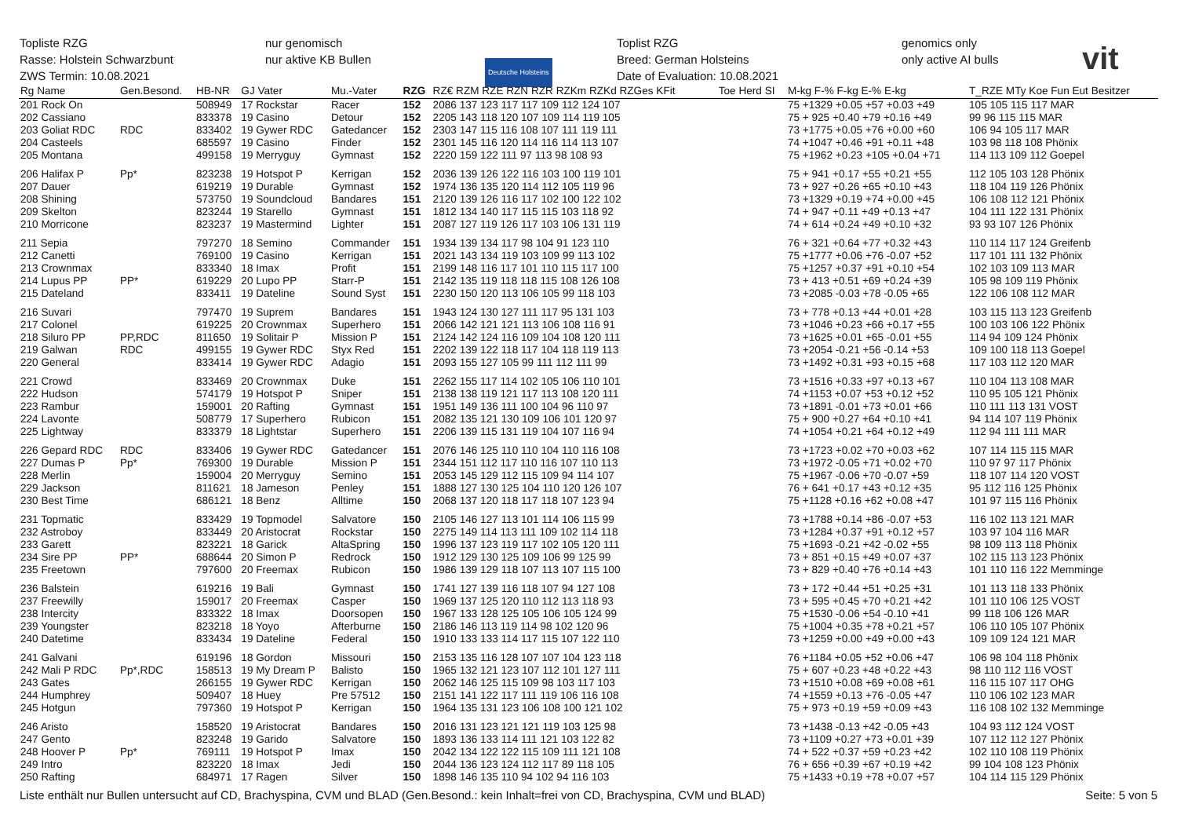Topliste RZG
Rasse: Holstein Schwarzbunt
ZWS Termin: 10.08.2021
nur genomisch
nur aktive KB Bullen
Deutsche Holsteins
Toplist RZG
Breed: German Holsteins
Date of Evaluation: 10.08.2021
genomics only
only active AI bulls
vit
| Rg Name | Gen.Besond. | HB-NR | GJ Vater | Mu.-Vater | RZG | RZ€ RZM RZE RZN RZR RZKm RZKd RZGes KFit | Toe Herd SI | M-kg F-% F-kg E-% E-kg | T_RZE MTy Koe Fun Eut Besitzer |
| --- | --- | --- | --- | --- | --- | --- | --- | --- | --- |
| 201 Rock On 202 Cassiano 203 Goliat RDC 204 Casteels 205 Montana | RDC | 508949 833378 833402 685597 499158 | 17 Rockstar 19 Casino 19 Gywer RDC 19 Casino 19 Merryguy | Racer Detour Gatedancer Finder Gymnast | 152 152 152 152 152 | 2086 137 123 117 117 109 112 124 107 2205 143 118 120 107 109 114 119 105 2303 147 115 116 108 107 111 119 111 2301 145 116 120 114 116 114 113 107 2220 159 122 111 97 113 98 108 93 | | 75 +1329 +0.05 +57 +0.03 +49 75 + 925 +0.40 +79 +0.16 +49 73 +1775 +0.05 +76 +0.00 +60 74 +1047 +0.46 +91 +0.11 +48 75 +1962 +0.23 +105 +0.04 +71 | 105 105 115 117 MAR 99 96 115 115 MAR 106 94 105 117 MAR 103 98 118 108 Phönix 114 113 109 112 Goepel |
| 206 Halifax P 207 Dauer 208 Shining 209 Skelton 210 Morricone | Pp* | 823238 619219 573750 823244 823237 | 19 Hotspot P 19 Durable 19 Soundcloud 19 Starello 19 Mastermind | Kerrigan Gymnast Bandares Gymnast Lighter | 152 152 151 151 151 | 2036 139 126 122 116 103 100 119 101 1974 136 135 120 114 112 105 119 96 2120 139 126 116 117 102 100 122 102 1812 134 140 117 115 115 103 118 92 2087 127 119 126 117 103 106 131 119 | | 75 + 941 +0.17 +55 +0.21 +55 73 + 927 +0.26 +65 +0.10 +43 73 +1329 +0.19 +74 +0.00 +45 74 + 947 +0.11 +49 +0.13 +47 74 + 614 +0.24 +49 +0.10 +32 | 112 105 103 128 Phönix 118 104 119 126 Phönix 106 108 112 121 Phönix 104 111 122 131 Phönix 93 93 107 126 Phönix |
| 211 Sepia 212 Canetti 213 Crownmax 214 Lupus PP 215 Dateland | PP* | 797270 769100 833340 619229 833411 | 18 Semino 19 Casino 18 Imax 20 Lupo PP 19 Dateline | Commander Kerrigan Profit Starr-P Sound Syst | 151 151 151 151 151 | 1934 139 134 117 98 104 91 123 110 2021 143 134 119 103 109 99 113 102 2199 148 116 117 101 110 115 117 100 2142 135 119 118 118 115 108 126 108 2230 150 120 113 106 105 99 118 103 | | 76 + 321 +0.64 +77 +0.32 +43 75 +1777 +0.06 +76 -0.07 +52 75 +1257 +0.37 +91 +0.10 +54 73 + 413 +0.51 +69 +0.24 +39 73 +2085 -0.03 +78 -0.05 +65 | 110 114 117 124 Greifenb 117 101 111 132 Phönix 102 103 109 113 MAR 105 98 109 119 Phönix 122 106 108 112 MAR |
| 216 Suvari 217 Colonel 218 Siluro PP 219 Galwan 220 General | PP,RDC RDC | 797470 619225 811650 499155 833414 | 19 Suprem 20 Crownmax 19 Solitair P 19 Gywer RDC 19 Gywer RDC | Bandares Superhero Mission P Styx Red Adagio | 151 151 151 151 151 | 1943 124 130 127 111 117 95 131 103 2066 142 121 121 113 106 108 116 91 2124 142 124 116 109 104 108 120 111 2202 139 122 118 117 104 118 119 113 2093 155 127 105 99 111 112 111 99 | | 73 + 778 +0.13 +44 +0.01 +28 73 +1046 +0.23 +66 +0.17 +55 73 +1625 +0.01 +65 -0.01 +55 73 +2054 -0.21 +56 -0.14 +53 73 +1492 +0.31 +93 +0.15 +68 | 103 115 113 123 Greifenb 100 103 106 122 Phönix 114 94 109 124 Phönix 109 100 118 113 Goepel 117 103 112 120 MAR |
| 221 Crowd 222 Hudson 223 Rambur 224 Lavonte 225 Lightway | | 833469 574179 159001 508779 833379 | 20 Crownmax 19 Hotspot P 20 Rafting 17 Superhero 18 Lightstar | Duke Sniper Gymnast Rubicon Superhero | 151 151 151 151 151 | 2262 155 117 114 102 105 106 110 101 2138 138 119 121 117 113 108 120 111 1951 149 136 111 100 104 96 110 97 2082 135 121 130 109 106 101 120 97 2206 139 115 131 119 104 107 116 94 | | 73 +1516 +0.33 +97 +0.13 +67 74 +1153 +0.07 +53 +0.12 +52 73 +1891 -0.01 +73 +0.01 +66 75 + 900 +0.27 +64 +0.10 +41 74 +1054 +0.21 +64 +0.12 +49 | 110 104 113 108 MAR 110 95 105 121 Phönix 110 111 113 131 VOST 94 114 107 119 Phönix 112 94 111 111 MAR |
| 226 Gepard RDC 227 Dumas P 228 Merlin 229 Jackson 230 Best Time | RDC Pp* | 833406 769300 159004 811621 686121 | 19 Gywer RDC 19 Durable 20 Merryguy 18 Jameson 18 Benz | Gatedancer Mission P Semino Penley Alltime | 151 151 151 151 150 | 2076 146 125 110 110 104 110 116 108 2344 151 112 117 110 116 107 110 113 2053 145 129 112 115 109 94 114 107 1888 127 130 125 104 110 120 126 107 2068 137 120 118 117 118 107 123 94 | | 73 +1723 +0.02 +70 +0.03 +62 73 +1972 -0.05 +71 +0.02 +70 75 +1967 -0.06 +70 -0.07 +59 76 + 641 +0.17 +43 +0.12 +35 75 +1128 +0.16 +62 +0.08 +47 | 107 114 115 115 MAR 110 97 97 117 Phönix 118 107 114 120 VOST 95 112 116 125 Phönix 101 97 115 116 Phönix |
| 231 Topmatic 232 Astroboy 233 Garett 234 Sire PP 235 Freetown | PP* | 833429 833449 823221 688644 797600 | 19 Topmodel 20 Aristocrat 18 Garick 20 Simon P 20 Freemax | Salvatore Rockstar AltaSpring Redrock Rubicon | 150 150 150 150 150 | 2105 146 127 113 101 114 106 115 99 2275 149 114 113 111 109 102 114 118 1996 137 123 119 117 102 105 120 111 1912 129 130 125 109 106 99 125 99 1986 139 129 118 107 113 107 115 100 | | 73 +1788 +0.14 +86 -0.07 +53 73 +1284 +0.37 +91 +0.12 +57 75 +1693 -0.21 +42 -0.02 +55 73 + 851 +0.15 +49 +0.07 +37 73 + 829 +0.40 +76 +0.14 +43 | 116 102 113 121 MAR 103 97 104 116 MAR 98 109 113 118 Phönix 102 115 113 123 Phönix 101 110 116 122 Memminge |
| 236 Balstein 237 Freewilly 238 Intercity 239 Youngster 240 Datetime | | 619216 159017 833322 823218 833434 | 19 Bali 20 Freemax 18 Imax 18 Yoyo 19 Dateline | Gymnast Casper Doorsopen Afterburne Federal | 150 150 150 150 150 | 1741 127 139 116 118 107 94 127 108 1969 137 125 120 110 112 113 118 93 1967 133 128 125 105 106 105 124 99 2186 146 113 119 114 98 102 120 96 1910 133 133 114 117 115 107 122 110 | | 73 + 172 +0.44 +51 +0.25 +31 73 + 595 +0.45 +70 +0.21 +42 75 +1530 -0.06 +54 -0.10 +41 75 +1004 +0.35 +78 +0.21 +57 73 +1259 +0.00 +49 +0.00 +43 | 101 113 118 133 Phönix 101 110 106 125 VOST 99 118 106 126 MAR 106 110 105 107 Phönix 109 109 124 121 MAR |
| 241 Galvani 242 Mali P RDC 243 Gates 244 Humphrey 245 Hotgun | Pp*,RDC | 619196 158513 266155 509407 797360 | 18 Gordon 19 My Dream P 19 Gywer RDC 18 Huey 19 Hotspot P | Missouri Balisto Kerrigan Pre 57512 Kerrigan | 150 150 150 150 150 | 2153 135 116 128 107 107 104 123 118 1965 132 121 123 107 112 101 127 111 2062 146 125 115 109 98 103 117 103 2151 141 122 117 111 119 106 116 108 1964 135 131 123 106 108 100 121 102 | | 76 +1184 +0.05 +52 +0.06 +47 75 + 607 +0.23 +48 +0.22 +43 73 +1510 +0.08 +69 +0.08 +61 74 +1559 +0.13 +76 -0.05 +47 75 + 973 +0.19 +59 +0.09 +43 | 106 98 104 118 Phönix 98 110 112 116 VOST 116 115 107 117 OHG 110 106 102 123 MAR 116 108 102 132 Memminge |
| 246 Aristo 247 Gento 248 Hoover P 249 Intro 250 Rafting | Pp* | 158520 823248 769111 823220 684971 | 19 Aristocrat 19 Garido 19 Hotspot P 18 Imax 17 Ragen | Bandares Salvatore Imax Jedi Silver | 150 150 150 150 150 | 2016 131 123 121 121 119 103 125 98 1893 136 133 114 111 121 103 122 82 2042 134 122 122 115 109 111 121 108 2044 136 123 124 112 117 89 118 105 1898 146 135 110 94 102 94 116 103 | | 73 +1438 -0.13 +42 -0.05 +43 73 +1109 +0.27 +73 +0.01 +39 74 + 522 +0.37 +59 +0.23 +42 76 + 656 +0.39 +67 +0.19 +42 75 +1433 +0.19 +78 +0.07 +57 | 104 93 112 124 VOST 107 112 112 127 Phönix 102 110 108 119 Phönix 99 104 108 123 Phönix 104 114 115 129 Phönix |
Liste enthält nur Bullen untersucht auf CD, Brachyspina, CVM und BLAD (Gen.Besond.: kein Inhalt=frei von CD, Brachyspina, CVM und BLAD) Seite: 5 von 5